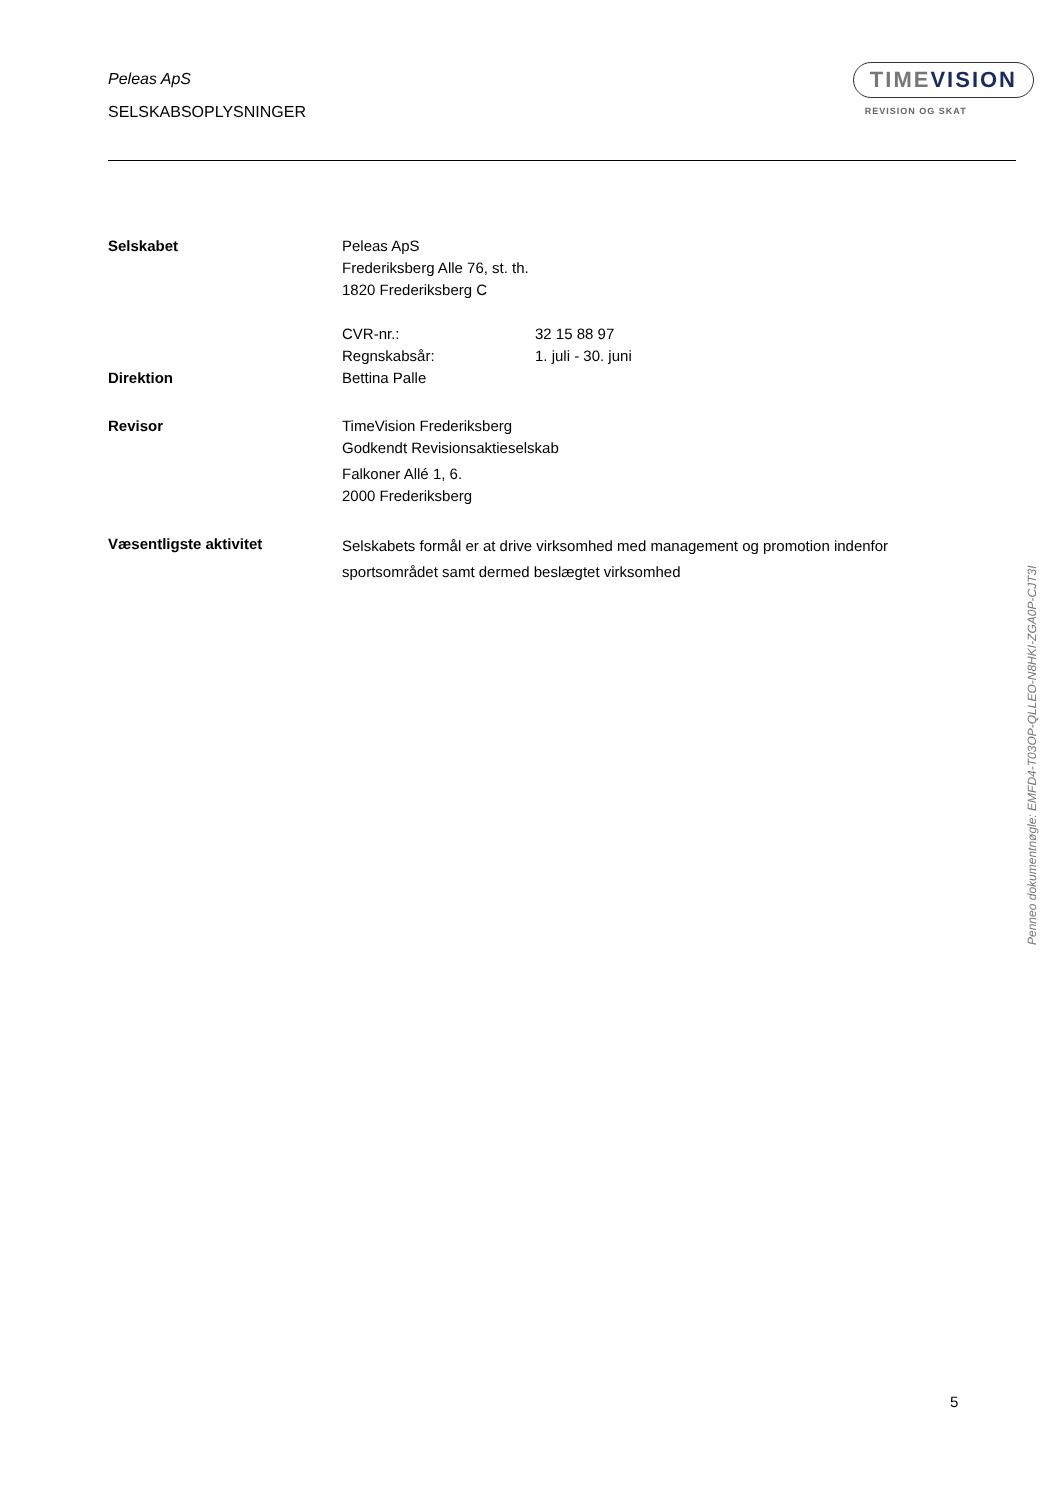Peleas ApS
SELSKABSOPLYSNINGER
TIMEVISION
REVISION OG SKAT
Selskabet Peleas ApS
Frederiksberg Alle 76, st. th.
1820 Frederiksberg C
CVR-nr.: 32 15 88 97
Regnskabsår: 1. juli - 30. juni
Direktion Bettina Palle
Revisor TimeVision Frederiksberg
Godkendt Revisionsaktieselskab
Falkoner Allé 1, 6.
2000 Frederiksberg
Væsentligste aktivitet
Selskabets formål er at drive virksomhed med management og promotion indenfor sportsområdet samt dermed beslægtet virksomhed
Penneo dokumentnøgle: EMFD4-T03OP-QLLEO-N8HKI-ZGA0P-CJT3I
5